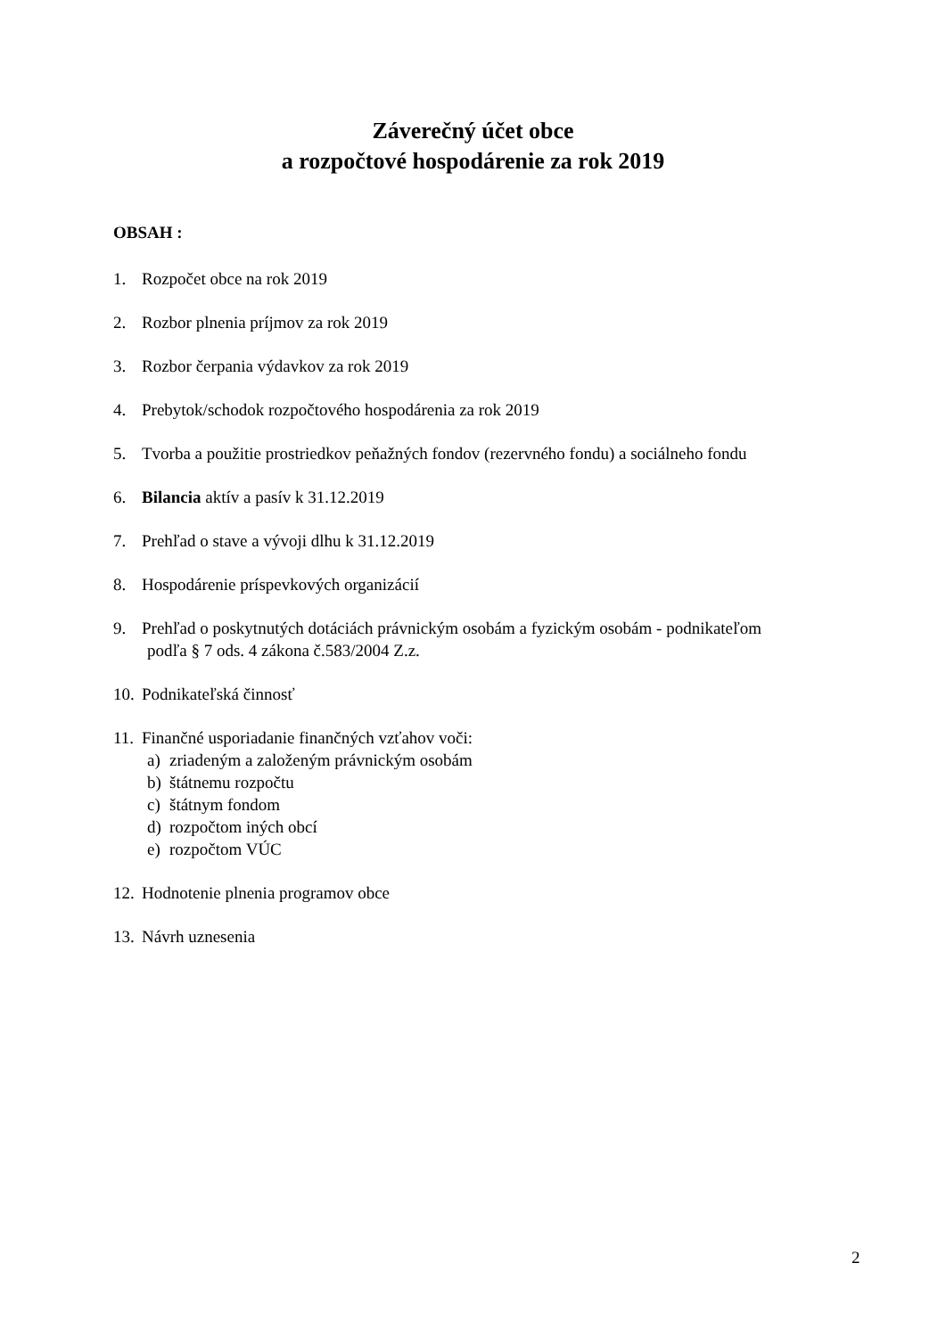Záverečný účet obce
a rozpočtové hospodárenie za rok 2019
OBSAH :
1. Rozpočet obce na rok 2019
2. Rozbor plnenia príjmov za rok 2019
3. Rozbor čerpania výdavkov za rok 2019
4. Prebytok/schodok rozpočtového hospodárenia za rok 2019
5. Tvorba a použitie prostriedkov peňažných fondov (rezervného fondu) a sociálneho fondu
6. Bilancia aktív a pasív k 31.12.2019
7. Prehľad o stave a vývoji dlhu k 31.12.2019
8. Hospodárenie príspevkových organizácií
9. Prehľad o poskytnutých dotáciách právnickým osobám a fyzickým osobám - podnikateľom
podľa § 7 ods. 4 zákona č.583/2004 Z.z.
10. Podnikateľská činnosť
11. Finančné usporiadanie finančných vzťahov voči:
a) zriadeným a založeným právnickým osobám
b) štátnemu rozpočtu
c) štátnym fondom
d) rozpočtom iných obcí
e) rozpočtom VÚC
12. Hodnotenie plnenia programov obce
13. Návrh uznesenia
2